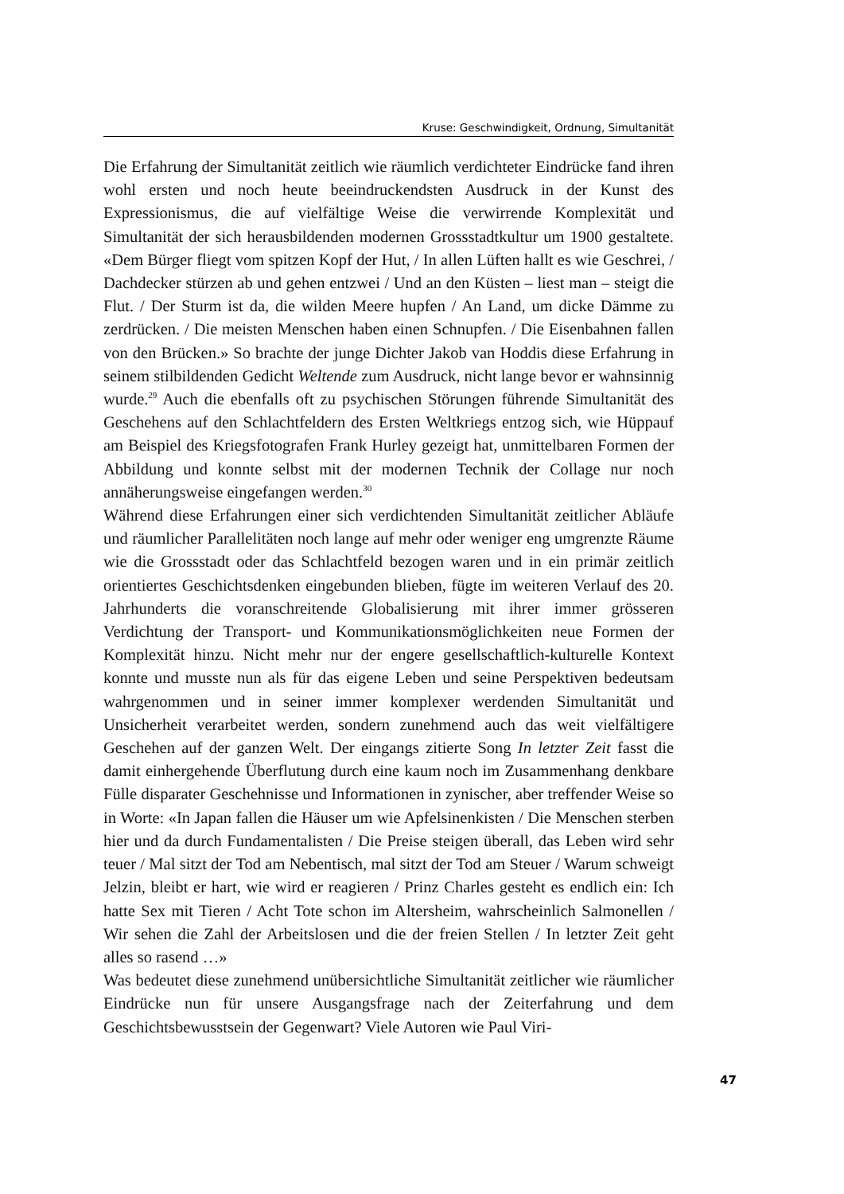Kruse: Geschwindigkeit, Ordnung, Simultanität
Die Erfahrung der Simultanität zeitlich wie räumlich verdichteter Eindrücke fand ihren wohl ersten und noch heute beeindruckendsten Ausdruck in der Kunst des Expressionismus, die auf vielfältige Weise die verwirrende Komplexität und Simultanität der sich herausbildenden modernen Grossstadtkultur um 1900 gestaltete. «Dem Bürger fliegt vom spitzen Kopf der Hut, / In allen Lüften hallt es wie Geschrei, / Dachdecker stürzen ab und gehen entzwei / Und an den Küsten – liest man – steigt die Flut. / Der Sturm ist da, die wilden Meere hupfen / An Land, um dicke Dämme zu zerdrücken. / Die meisten Menschen haben einen Schnupfen. / Die Eisenbahnen fallen von den Brücken.» So brachte der junge Dichter Jakob van Hoddis diese Erfahrung in seinem stilbildenden Gedicht Weltende zum Ausdruck, nicht lange bevor er wahnsinnig wurde.<sup>29</sup> Auch die ebenfalls oft zu psychischen Störungen führende Simultanität des Geschehens auf den Schlachtfeldern des Ersten Weltkriegs entzog sich, wie Hüppauf am Beispiel des Kriegsfotografen Frank Hurley gezeigt hat, unmittelbaren Formen der Abbildung und konnte selbst mit der modernen Technik der Collage nur noch annäherungsweise eingefangen werden.<sup>30</sup>
Während diese Erfahrungen einer sich verdichtenden Simultanität zeitlicher Abläufe und räumlicher Parallelitäten noch lange auf mehr oder weniger eng umgrenzte Räume wie die Grossstadt oder das Schlachtfeld bezogen waren und in ein primär zeitlich orientiertes Geschichtsdenken eingebunden blieben, fügte im weiteren Verlauf des 20. Jahrhunderts die voranschreitende Globalisierung mit ihrer immer grösseren Verdichtung der Transport- und Kommunikationsmöglichkeiten neue Formen der Komplexität hinzu. Nicht mehr nur der engere gesellschaftlich-kulturelle Kontext konnte und musste nun als für das eigene Leben und seine Perspektiven bedeutsam wahrgenommen und in seiner immer komplexer werdenden Simultanität und Unsicherheit verarbeitet werden, sondern zunehmend auch das weit vielfältigere Geschehen auf der ganzen Welt. Der eingangs zitierte Song In letzter Zeit fasst die damit einhergehende Überflutung durch eine kaum noch im Zusammenhang denkbare Fülle disparater Geschehnisse und Informationen in zynischer, aber treffender Weise so in Worte: «In Japan fallen die Häuser um wie Apfelsinenkisten / Die Menschen sterben hier und da durch Fundamentalisten / Die Preise steigen überall, das Leben wird sehr teuer / Mal sitzt der Tod am Nebentisch, mal sitzt der Tod am Steuer / Warum schweigt Jelzin, bleibt er hart, wie wird er reagieren / Prinz Charles gesteht es endlich ein: Ich hatte Sex mit Tieren / Acht Tote schon im Altersheim, wahrscheinlich Salmonellen / Wir sehen die Zahl der Arbeitslosen und die der freien Stellen / In letzter Zeit geht alles so rasend …»
Was bedeutet diese zunehmend unübersichtliche Simultanität zeitlicher wie räumlicher Eindrücke nun für unsere Ausgangsfrage nach der Zeiterfahrung und dem Geschichtsbewusstsein der Gegenwart? Viele Autoren wie Paul Viri-
47